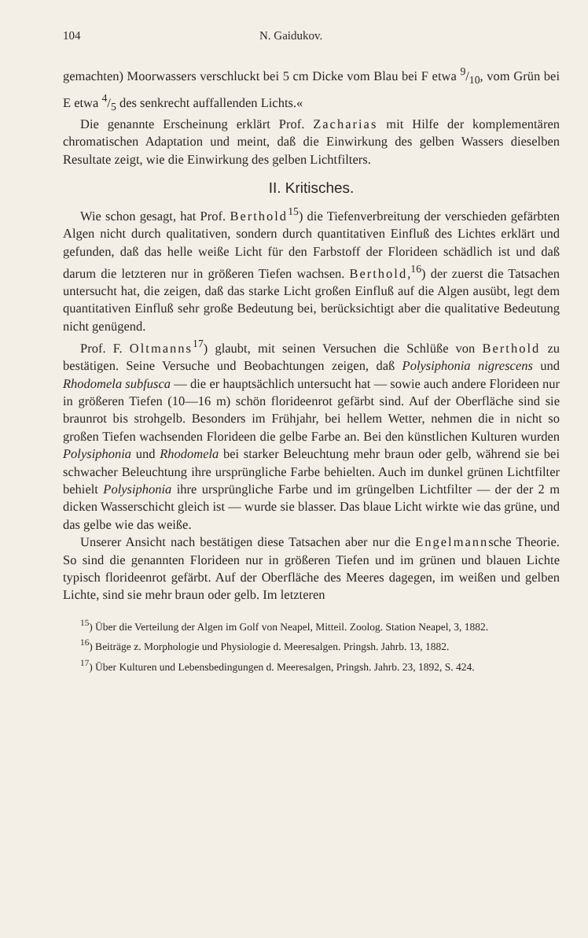104 N. Gaidukov.
gemachten) Moorwassers verschluckt bei 5 cm Dicke vom Blau bei F etwa 9/10, vom Grün bei E etwa 4/5 des senkrecht auffallenden Lichts.«
Die genannte Erscheinung erklärt Prof. Zacharias mit Hilfe der komplementären chromatischen Adaptation und meint, daß die Einwirkung des gelben Wassers dieselben Resultate zeigt, wie die Einwirkung des gelben Lichtfilters.
II. Kritisches.
Wie schon gesagt, hat Prof. Berthold<sup>15</sup>) die Tiefenverbreitung der verschieden gefärbten Algen nicht durch qualitativen, sondern durch quantitativen Einfluß des Lichtes erklärt und gefunden, daß das helle weiße Licht für den Farbstoff der Florideen schädlich ist und daß darum die letzteren nur in größeren Tiefen wachsen. Berthold,<sup>16</sup>) der zuerst die Tatsachen untersucht hat, die zeigen, daß das starke Licht großen Einfluß auf die Algen ausübt, legt dem quantitativen Einfluß sehr große Bedeutung bei, berücksichtigt aber die qualitative Bedeutung nicht genügend.
Prof. F. Oltmanns<sup>17</sup>) glaubt, mit seinen Versuchen die Schlüße von Berthold zu bestätigen. Seine Versuche und Beobachtungen zeigen, daß Polysiphonia nigrescens und Rhodomela subfusca — die er hauptsächlich untersucht hat — sowie auch andere Florideen nur in größeren Tiefen (10—16 m) schön florideenrot gefärbt sind. Auf der Oberfläche sind sie braunrot bis strohgelb. Besonders im Frühjahr, bei hellem Wetter, nehmen die in nicht so großen Tiefen wachsenden Florideen die gelbe Farbe an. Bei den künstlichen Kulturen wurden Polysiphonia und Rhodomela bei starker Beleuchtung mehr braun oder gelb, während sie bei schwacher Beleuchtung ihre ursprüngliche Farbe behielten. Auch im dunkel grünen Lichtfilter behielt Polysiphonia ihre ursprüngliche Farbe und im grüngelben Lichtfilter — der der 2 m dicken Wasserschicht gleich ist — wurde sie blasser. Das blaue Licht wirkte wie das grüne, und das gelbe wie das weiße.
Unserer Ansicht nach bestätigen diese Tatsachen aber nur die Engelmannsche Theorie. So sind die genannten Florideen nur in größeren Tiefen und im grünen und blauen Lichte typisch florideenrot gefärbt. Auf der Oberfläche des Meeres dagegen, im weißen und gelben Lichte, sind sie mehr braun oder gelb. Im letzteren
<sup>15</sup>) Über die Verteilung der Algen im Golf von Neapel, Mitteil. Zoolog. Station Neapel, 3, 1882.
<sup>16</sup>) Beiträge z. Morphologie und Physiologie d. Meeresalgen. Pringsh. Jahrb. 13, 1882.
<sup>17</sup>) Über Kulturen und Lebensbedingungen d. Meeresalgen, Pringsh. Jahrb. 23, 1892, S. 424.